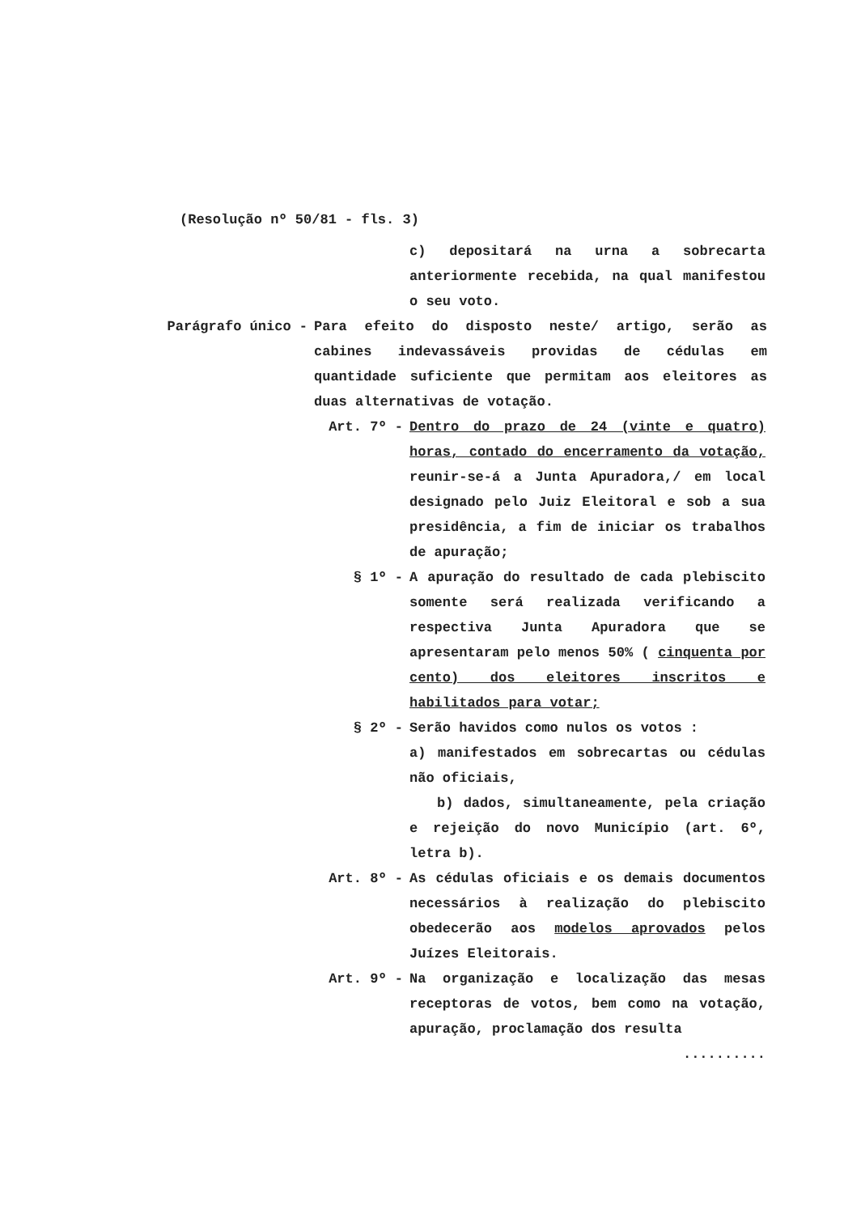(Resolução nº 50/81 - fls. 3)
c) depositará na urna a sobrecarta anteriormente recebida, na qual manifestou o seu voto.
Parágrafo único - Para efeito do disposto neste/ artigo, serão as cabines indevassáveis providas de cédulas em quantidade suficiente que permitam aos eleitores as duas alternativas de votação.
Art. 7º - Dentro do prazo de 24 (vinte e quatro) horas, contado do encerramento da votação, reunir-se-á a Junta Apuradora,/ em local designado pelo Juiz Eleitoral e sob a sua presidência, a fim de iniciar os trabalhos de apuração;
§ 1º - A apuração do resultado de cada plebiscito somente será realizada verificando a respectiva Junta Apuradora que se apresentaram pelo menos 50% ( cinquenta por cento) dos eleitores inscritos e habilitados para votar;
§ 2º - Serão havidos como nulos os votos :
a) manifestados em sobrecartas ou cédulas não oficiais,
b) dados, simultaneamente, pela criação e rejeição do novo Município (art. 6º, letra b).
Art. 8º - As cédulas oficiais e os demais documentos necessários à realização do plebiscito obedecerão aos modelos aprovados pelos Juízes Eleitorais.
Art. 9º - Na organização e localização das mesas receptoras de votos, bem como na votação, apuração, proclamação dos resulta
..........